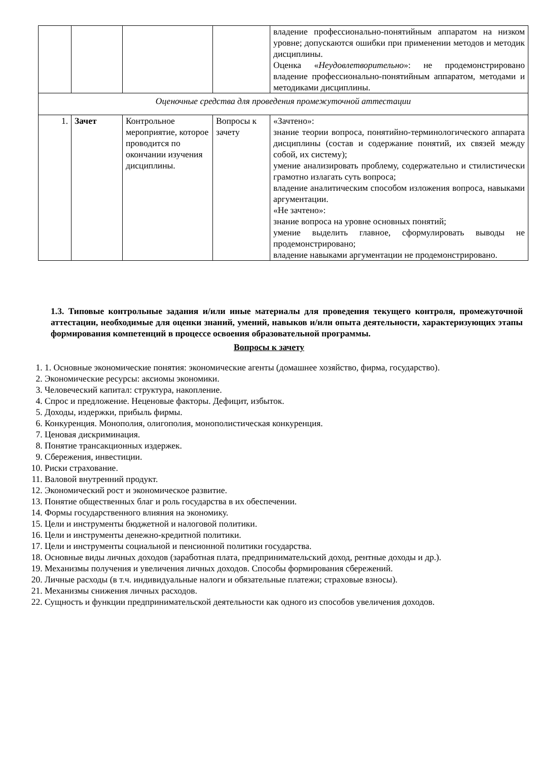| | | | | владение профессионально-понятийным аппаратом на низком уровне; допускаются ошибки при применении методов и методик дисциплины. Оценка « Неудовлетворительно »: не продемонстрировано владение профессионально-понятийным аппаратом, методами и методиками дисциплины. |
| Оценочные средства для проведения промежуточной аттестации | | | | |
| 1. | Зачет | Контрольное мероприятие, которое проводится по окончании изучения дисциплины. | Вопросы к зачету | «Зачтено»: знание теории вопроса, понятийно-терминологического аппарата дисциплины (состав и содержание понятий, их связей между собой, их систему); умение анализировать проблему, содержательно и стилистически грамотно излагать суть вопроса; владение аналитическим способом изложения вопроса, навыками аргументации. «Не зачтено»: знание вопроса на уровне основных понятий; умение выделить главное, сформулировать выводы не продемонстрировано; владение навыками аргументации не продемонстрировано. |
1.3. Типовые контрольные задания и/или иные материалы для проведения текущего контроля, промежуточной аттестации, необходимые для оценки знаний, умений, навыков и/или опыта деятельности, характеризующих этапы формирования компетенций в процессе освоения образовательной программы.
Вопросы к зачету
1. 1. Основные экономические понятия: экономические агенты (домашнее хозяйство, фирма, государство).
2. Экономические ресурсы: аксиомы экономики.
3. Человеческий капитал: структура, накопление.
4. Спрос и предложение. Неценовые факторы. Дефицит, избыток.
5. Доходы, издержки, прибыль фирмы.
6. Конкуренция. Монополия, олигополия, монополистическая конкуренция.
7. Ценовая дискриминация.
8. Понятие трансакционных издержек.
9. Сбережения, инвестиции.
10. Риски страхование.
11. Валовой внутренний продукт.
12. Экономический рост и экономическое развитие.
13. Понятие общественных благ и роль государства в их обеспечении.
14. Формы государственного влияния на экономику.
15. Цели и инструменты бюджетной и налоговой политики.
16. Цели и инструменты денежно-кредитной политики.
17. Цели и инструменты социальной и пенсионной политики государства.
18. Основные виды личных доходов (заработная плата, предпринимательский доход, рентные доходы и др.).
19. Механизмы получения и увеличения личных доходов. Способы формирования сбережений.
20. Личные расходы (в т.ч. индивидуальные налоги и обязательные платежи; страховые взносы).
21. Механизмы снижения личных расходов.
22. Сущность и функции предпринимательской деятельности как одного из способов увеличения доходов.